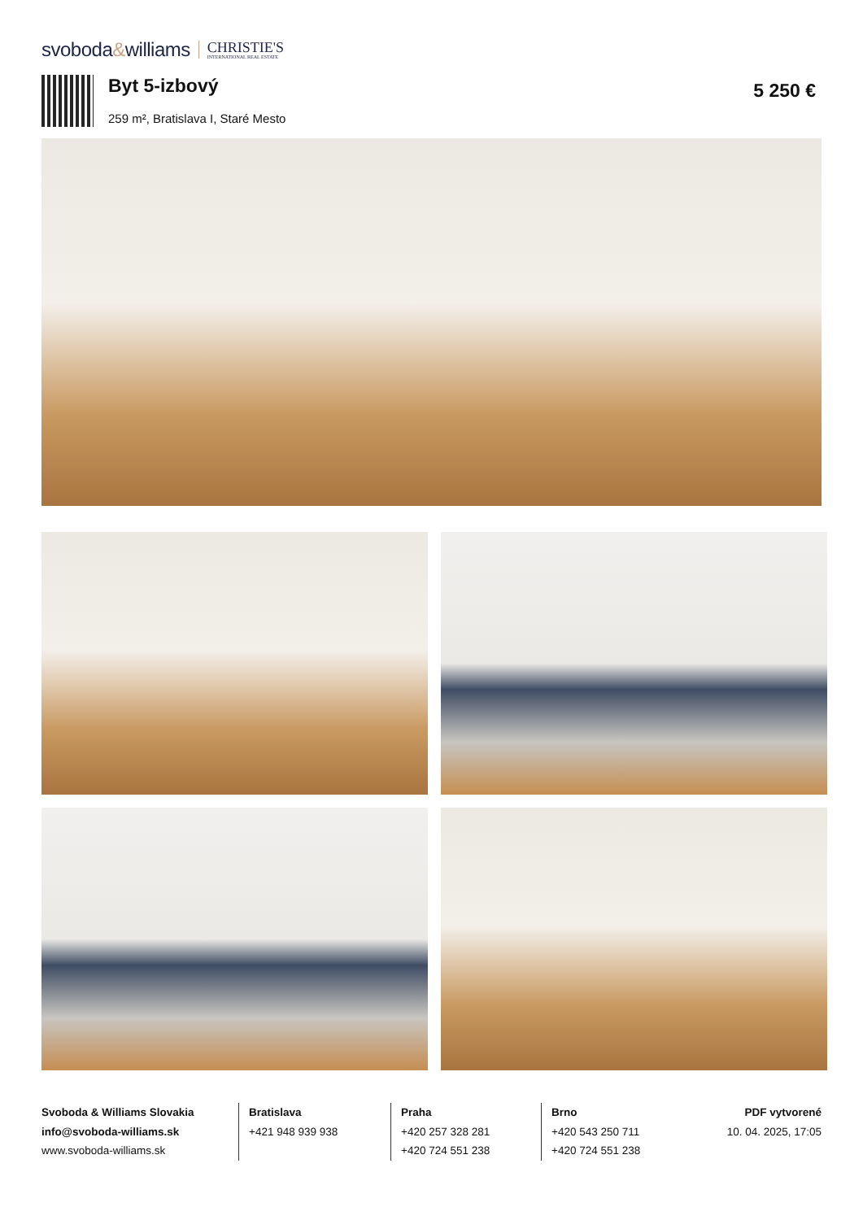svoboda&williams CHRISTIE'S
INTERNATIONAL REAL ESTATE
Byt 5-izbový
259 m², Bratislava I, Staré Mesto
5 250 €
Svoboda & Williams Slovakia
info@svoboda-williams.sk
www.svoboda-williams.sk
Bratislava
+421 948 939 938
Praha
+420 257 328 281
+420 724 551 238
Brno
+420 543 250 711
+420 724 551 238
PDF vytvorené
10. 04. 2025, 17:05